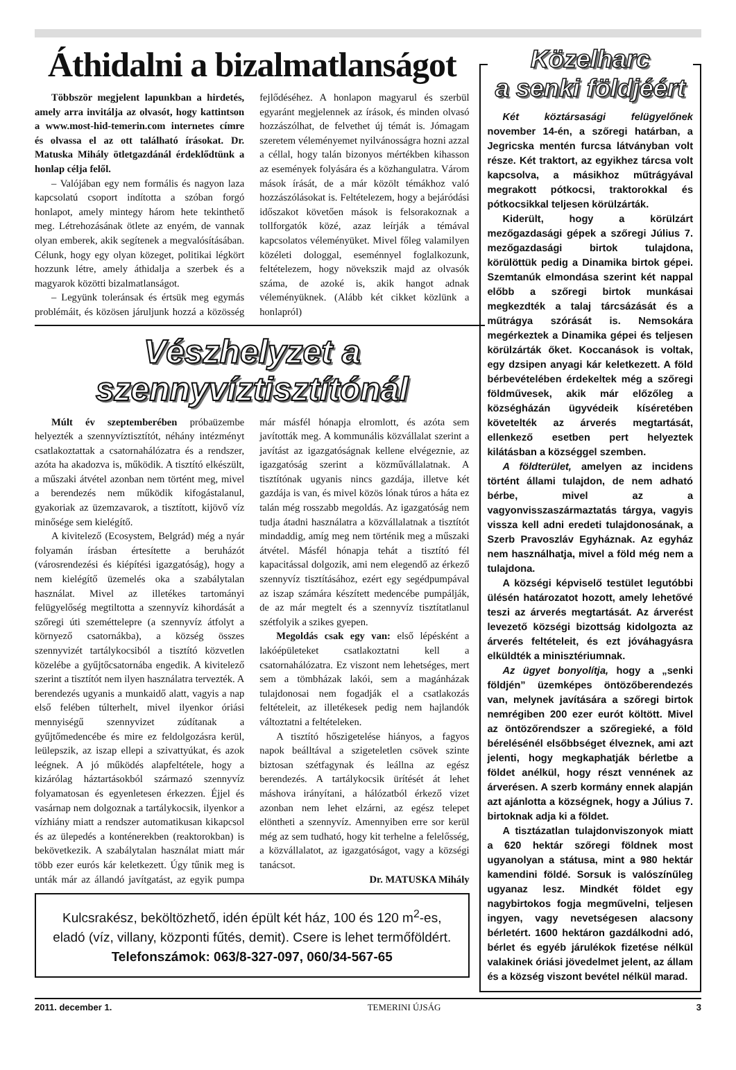Áthidalni a bizalmatlanságot
Többször megjelent lapunkban a hirdetés, amely arra invitálja az olvasót, hogy kattintson a www.most-hid-temerin.com internetes címre és olvassa el az ott található írásokat. Dr. Matuska Mihály ötletgazdánál érdeklődtünk a honlap célja felől.
– Valójában egy nem formális és nagyon laza kapcsolatú csoport indította a szóban forgó honlapot, amely mintegy három hete tekinthető meg. Létrehozásának ötlete az enyém, de vannak olyan emberek, akik segítenek a megvalósításában. Célunk, hogy egy olyan közeget, politikai légkört hozzunk létre, amely áthidalja a szerbek és a magyarok közötti bizalmatlanságot.
– Legyünk toleránsak és értsük meg egymás problémáit, és közösen járuljunk hozzá a közösség fejlődéséhez. A honlapon magyarul és szerbül egyaránt megjelennek az írások, és minden olvasó hozzászólhat, de felvethet új témát is. Jómagam szeretem véleményemet nyilvánosságra hozni azzal a céllal, hogy talán bizonyos mértékben kihasson az események folyására és a közhangulatra. Várom mások írását, de a már közölt témákhoz való hozzászólásokat is. Feltételezem, hogy a bejáródási időszakot követően mások is felsorakoznak a tollforgatók közé, azaz leírják a témával kapcsolatos véleményüket. Mivel főleg valamilyen közéleti dologgal, eseménnyel foglalkozunk, feltételezem, hogy növekszik majd az olvasók száma, de azoké is, akik hangot adnak véleményüknek. (Alább két cikket közlünk a honlapról)
Vészhelyzet a
szennyvíztisztítónál
Múlt év szeptemberében próbaüzembe helyezték a szennyvíztisztítót, néhány intézményt csatlakoztattak a csatornahálózatra és a rendszer, azóta ha akadozva is, működik. A tisztító elkészült, a műszaki átvétel azonban nem történt meg, mivel a berendezés nem működik kifogástalanul, gyakoriak az üzemzavarok, a tisztított, kijövő víz minősége sem kielégítő.
A kivitelező (Ecosystem, Belgrád) még a nyár folyamán írásban értesítette a beruházót (városrendezési és kiépítési igazgatóság), hogy a nem kielégítő üzemelés oka a szabálytalan használat. Mivel az illetékes tartományi felügyelőség megtiltotta a szennyvíz kihordását a szőregi úti szeméttelepre (a szennyvíz átfolyt a környező csatornákba), a község összes szennyvizét tartálykocsiból a tisztító közvetlen közelébe a gyűjtőcsatornába engedik. A kivitelező szerint a tisztítót nem ilyen használatra tervezték. A berendezés ugyanis a munkaidő alatt, vagyis a nap első felében túlterhelt, mivel ilyenkor óriási mennyiségű szennyvizet zúdítanak a gyűjtőmedencébe és mire ez feldolgozásra kerül, leülepszik, az iszap ellepi a szivattyúkat, és azok leégnek. A jó működés alapfeltétele, hogy a kizárólag háztartásokból származó szennyvíz folyamatosan és egyenletesen érkezzen. Éjjel és vasárnap nem dolgoznak a tartálykocsik, ilyenkor a vízhiány miatt a rendszer automatikusan kikapcsol és az ülepedés a konténerekben (reaktorokban) is bekövetkezik. A szabálytalan használat miatt már több ezer eurós kár keletkezett. Úgy tűnik meg is unták már az állandó javítgatást, az egyik pumpa már másfél hónapja elromlott, és azóta sem javították meg. A kommunális közvállalat szerint a javítást az igazgatóságnak kellene elvégeznie, az igazgatóság szerint a közművállalatnak. A tisztítónak ugyanis nincs gazdája, illetve két gazdája is van, és mivel közös lónak túros a háta ez talán még rosszabb megoldás. Az igazgatóság nem tudja átadni használatra a közvállalatnak a tisztítót mindaddig, amíg meg nem történik meg a műszaki átvétel. Másfél hónapja tehát a tisztító fél kapacitással dolgozik, ami nem elegendő az érkező szennyvíz tisztításához, ezért egy segédpumpával az iszap számára készített medencébe pumpálják, de az már megtelt és a szennyvíz tisztítatlanul szétfolyik a szikes gyepen.
Megoldás csak egy van: első lépésként a lakóépületeket csatlakoztatni kell a csatornahálózatra. Ez viszont nem lehetséges, mert sem a tömbházak lakói, sem a magánházak tulajdonosai nem fogadják el a csatlakozás feltételeit, az illetékesek pedig nem hajlandók változtatni a feltételeken.
A tisztító hőszigetelése hiányos, a fagyos napok beálltával a szigeteletlen csövek szinte biztosan szétfagynak és leállna az egész berendezés. A tartálykocsik ürítését át lehet máshova irányítani, a hálózatból érkező vizet azonban nem lehet elzárni, az egész telepet elöntheti a szennyvíz. Amennyiben erre sor kerül még az sem tudható, hogy kit terhelne a felelősség, a közvállalatot, az igazgatóságot, vagy a községi tanácsot.
Dr. MATUSKA Mihály
Kulcsrakész, beköltözhető, idén épült két ház, 100 és 120 m<sup>2</sup>-es, eladó (víz, villany, központi fűtés, demit). Csere is lehet termőföldért.
Telefonszámok: 063/8-327-097, 060/34-567-65
Közelharc
a senki földjéért
Két köztársasági felügyelőnek november 14-én, a szőregi határban, a Jegricska mentén furcsa látványban volt része. Két traktort, az egyikhez tárcsa volt kapcsolva, a másikhoz műtrágyával megrakott pótkocsi, traktorokkal és pótkocsikkal teljesen körülzárták.
Kiderült, hogy a körülzárt mezőgazdasági gépek a szőregi Július 7. mezőgazdasági birtok tulajdona, körülöttük pedig a Dinamika birtok gépei. Szemtanúk elmondása szerint két nappal előbb a szőregi birtok munkásai megkezdték a talaj tárcsázását és a műtrágya szórását is. Nemsokára megérkeztek a Dinamika gépei és teljesen körülzárták őket. Koccanások is voltak, egy dzsipen anyagi kár keletkezett. A föld bérbevételében érdekeltek még a szőregi földművesek, akik már előzőleg a községházán ügyvédeik kíséretében követelték az árverés megtartását, ellenkező esetben pert helyeztek kilátásban a községgel szemben.
A földterület, amelyen az incidens történt állami tulajdon, de nem adható bérbe, mivel az a vagyonvisszaszármaztatás tárgya, vagyis vissza kell adni eredeti tulajdonosának, a Szerb Pravoszláv Egyháznak. Az egyház nem használhatja, mivel a föld még nem a tulajdona.
A községi képviselő testület legutóbbi ülésén határozatot hozott, amely lehetővé teszi az árverés megtartását. Az árverést levezető községi bizottság kidolgozta az árverés feltételeit, és ezt jóváhagyásra elküldték a minisztériumnak.
Az ügyet bonyolítja, hogy a „senki földjén” üzemképes öntözőberendezés van, melynek javítására a szőregi birtok nemrégiben 200 ezer eurót költött. Mivel az öntözőrendszer a szőregieké, a föld bérelésénél elsőbbséget élveznek, ami azt jelenti, hogy megkaphatják bérletbe a földet anélkül, hogy részt vennének az árverésen. A szerb kormány ennek alapján azt ajánlotta a községnek, hogy a Július 7. birtoknak adja ki a földet.
A tisztázatlan tulajdonviszonyok miatt a 620 hektár szőregi földnek most ugyanolyan a státusa, mint a 980 hektár kamendini földé. Sorsuk is valószínűleg ugyanaz lesz. Mindkét földet egy nagybirtokos fogja megművelni, teljesen ingyen, vagy nevetségesen alacsony bérletért. 1600 hektáron gazdálkodni adó, bérlet és egyéb járulékok fizetése nélkül valakinek óriási jövedelmet jelent, az állam és a község viszont bevétel nélkül marad.
2011. december 1. TEMERINI ÚJSÁG 3